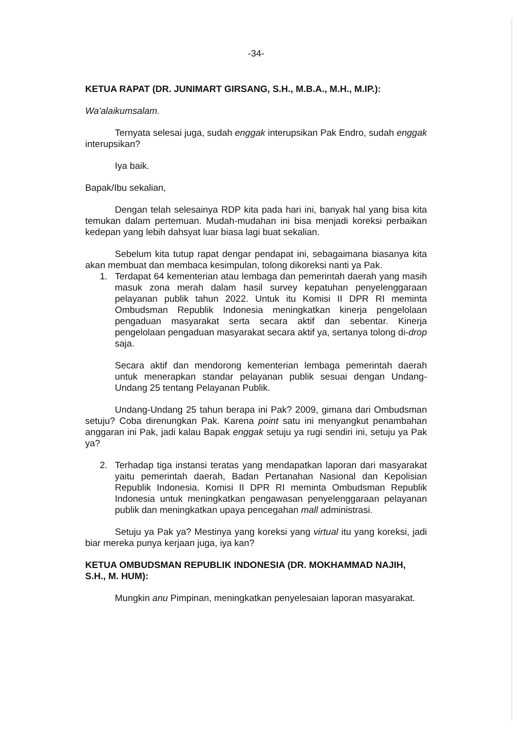-34-
KETUA RAPAT (DR. JUNIMART GIRSANG, S.H., M.B.A., M.H., M.IP.):
Wa'alaikumsalam.
Ternyata selesai juga, sudah enggak interupsikan Pak Endro, sudah enggak interupsikan?
Iya baik.
Bapak/Ibu sekalian,
Dengan telah selesainya RDP kita pada hari ini, banyak hal yang bisa kita temukan dalam pertemuan. Mudah-mudahan ini bisa menjadi koreksi perbaikan kedepan yang lebih dahsyat luar biasa lagi buat sekalian.
Sebelum kita tutup rapat dengar pendapat ini, sebagaimana biasanya kita akan membuat dan membaca kesimpulan, tolong dikoreksi nanti ya Pak.
1. Terdapat 64 kementerian atau lembaga dan pemerintah daerah yang masih masuk zona merah dalam hasil survey kepatuhan penyelenggaraan pelayanan publik tahun 2022. Untuk itu Komisi II DPR RI meminta Ombudsman Republik Indonesia meningkatkan kinerja pengelolaan pengaduan masyarakat serta secara aktif dan sebentar. Kinerja pengelolaan pengaduan masyarakat secara aktif ya, sertanya tolong di-drop saja.
Secara aktif dan mendorong kementerian lembaga pemerintah daerah untuk menerapkan standar pelayanan publik sesuai dengan Undang-Undang 25 tentang Pelayanan Publik.
Undang-Undang 25 tahun berapa ini Pak? 2009, gimana dari Ombudsman setuju? Coba direnungkan Pak. Karena point satu ini menyangkut penambahan anggaran ini Pak, jadi kalau Bapak enggak setuju ya rugi sendiri ini, setuju ya Pak ya?
2. Terhadap tiga instansi teratas yang mendapatkan laporan dari masyarakat yaitu pemerintah daerah, Badan Pertanahan Nasional dan Kepolisian Republik Indonesia. Komisi II DPR RI meminta Ombudsman Republik Indonesia untuk meningkatkan pengawasan penyelenggaraan pelayanan publik dan meningkatkan upaya pencegahan mall administrasi.
Setuju ya Pak ya? Mestinya yang koreksi yang virtual itu yang koreksi, jadi biar mereka punya kerjaan juga, iya kan?
KETUA OMBUDSMAN REPUBLIK INDONESIA (DR. MOKHAMMAD NAJIH, S.H., M. HUM):
Mungkin anu Pimpinan, meningkatkan penyelesaian laporan masyarakat.